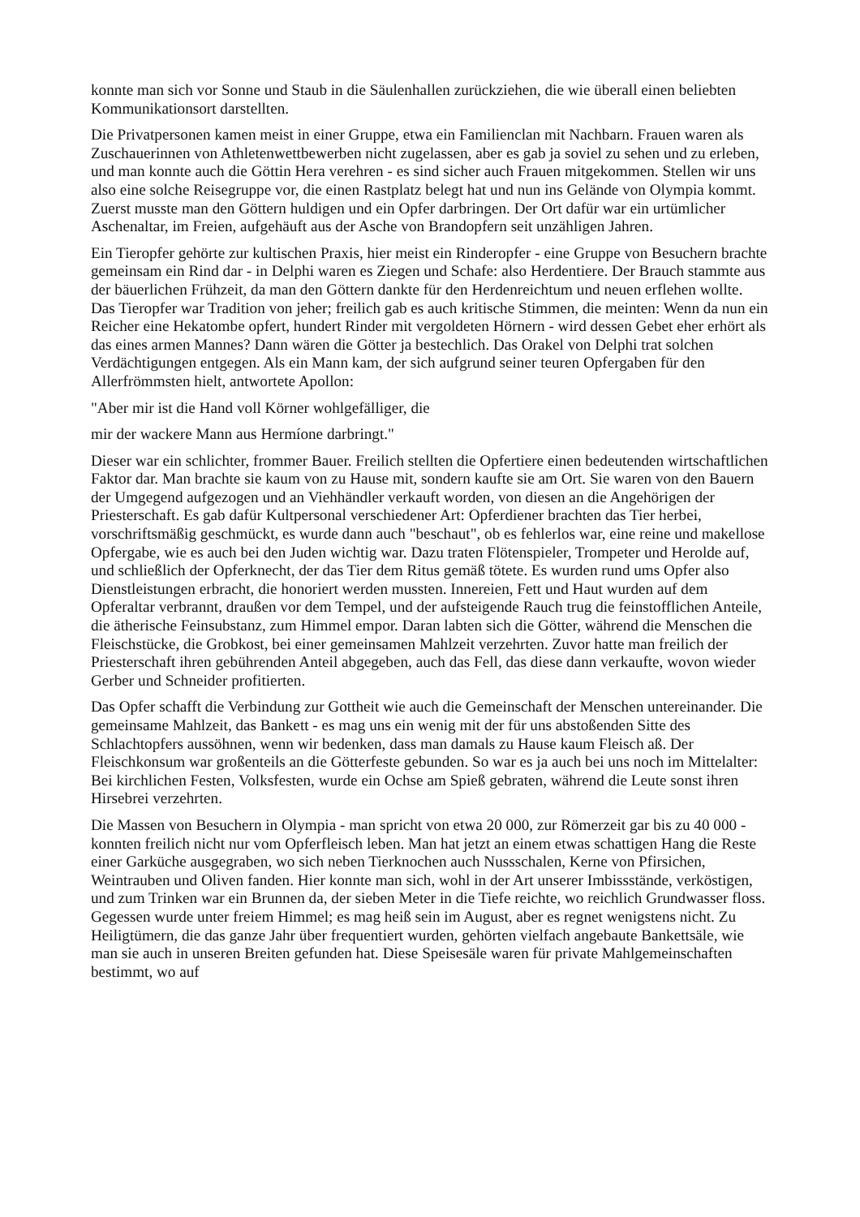konnte man sich vor Sonne und Staub in die Säulenhallen zurückziehen, die wie überall einen beliebten Kommunikationsort darstellten.
Die Privatpersonen kamen meist in einer Gruppe, etwa ein Familienclan mit Nachbarn. Frauen waren als Zuschauerinnen von Athletenwettbewerben nicht zugelassen, aber es gab ja soviel zu sehen und zu erleben, und man konnte auch die Göttin Hera verehren - es sind sicher auch Frauen mitgekommen. Stellen wir uns also eine solche Reisegruppe vor, die einen Rastplatz belegt hat und nun ins Gelände von Olympia kommt. Zuerst musste man den Göttern huldigen und ein Opfer darbringen. Der Ort dafür war ein urtümlicher Aschenaltar, im Freien, aufgehäuft aus der Asche von Brandopfern seit unzähligen Jahren.
Ein Tieropfer gehörte zur kultischen Praxis, hier meist ein Rinderopfer - eine Gruppe von Besuchern brachte gemeinsam ein Rind dar - in Delphi waren es Ziegen und Schafe: also Herdentiere. Der Brauch stammte aus der bäuerlichen Frühzeit, da man den Göttern dankte für den Herdenreichtum und neuen erflehen wollte. Das Tieropfer war Tradition von jeher; freilich gab es auch kritische Stimmen, die meinten: Wenn da nun ein Reicher eine Hekatombe opfert, hundert Rinder mit vergoldeten Hörnern - wird dessen Gebet eher erhört als das eines armen Mannes? Dann wären die Götter ja bestechlich. Das Orakel von Delphi trat solchen Verdächtigungen entgegen. Als ein Mann kam, der sich aufgrund seiner teuren Opfergaben für den Allerfrömmsten hielt, antwortete Apollon:
"Aber mir ist die Hand voll Körner wohlgefälliger, die
mir der wackere Mann aus Hermíone darbringt."
Dieser war ein schlichter, frommer Bauer. Freilich stellten die Opfertiere einen bedeutenden wirtschaftlichen Faktor dar. Man brachte sie kaum von zu Hause mit, sondern kaufte sie am Ort. Sie waren von den Bauern der Umgegend aufgezogen und an Viehhändler verkauft worden, von diesen an die Angehörigen der Priesterschaft. Es gab dafür Kultpersonal verschiedener Art: Opferdiener brachten das Tier herbei, vorschriftsmäßig geschmückt, es wurde dann auch "beschaut", ob es fehlerlos war, eine reine und makellose Opfergabe, wie es auch bei den Juden wichtig war. Dazu traten Flötenspieler, Trompeter und Herolde auf, und schließlich der Opferknecht, der das Tier dem Ritus gemäß tötete. Es wurden rund ums Opfer also Dienstleistungen erbracht, die honoriert werden mussten. Innereien, Fett und Haut wurden auf dem Opferaltar verbrannt, draußen vor dem Tempel, und der aufsteigende Rauch trug die feinstofflichen Anteile, die ätherische Feinsubstanz, zum Himmel empor. Daran labten sich die Götter, während die Menschen die Fleischstücke, die Grobkost, bei einer gemeinsamen Mahlzeit verzehrten. Zuvor hatte man freilich der Priesterschaft ihren gebührenden Anteil abgegeben, auch das Fell, das diese dann verkaufte, wovon wieder Gerber und Schneider profitierten.
Das Opfer schafft die Verbindung zur Gottheit wie auch die Gemeinschaft der Menschen untereinander. Die gemeinsame Mahlzeit, das Bankett - es mag uns ein wenig mit der für uns abstoßenden Sitte des Schlachtopfers aussöhnen, wenn wir bedenken, dass man damals zu Hause kaum Fleisch aß. Der Fleischkonsum war großenteils an die Götterfeste gebunden. So war es ja auch bei uns noch im Mittelalter: Bei kirchlichen Festen, Volksfesten, wurde ein Ochse am Spieß gebraten, während die Leute sonst ihren Hirsebrei verzehrten.
Die Massen von Besuchern in Olympia - man spricht von etwa 20 000, zur Römerzeit gar bis zu 40 000 - konnten freilich nicht nur vom Opferfleisch leben. Man hat jetzt an einem etwas schattigen Hang die Reste einer Garküche ausgegraben, wo sich neben Tierknochen auch Nussschalen, Kerne von Pfirsichen, Weintrauben und Oliven fanden. Hier konnte man sich, wohl in der Art unserer Imbissstände, verköstigen, und zum Trinken war ein Brunnen da, der sieben Meter in die Tiefe reichte, wo reichlich Grundwasser floss. Gegessen wurde unter freiem Himmel; es mag heiß sein im August, aber es regnet wenigstens nicht. Zu Heiligtümern, die das ganze Jahr über frequentiert wurden, gehörten vielfach angebaute Bankettsäle, wie man sie auch in unseren Breiten gefunden hat. Diese Speisesäle waren für private Mahlgemeinschaften bestimmt, wo auf